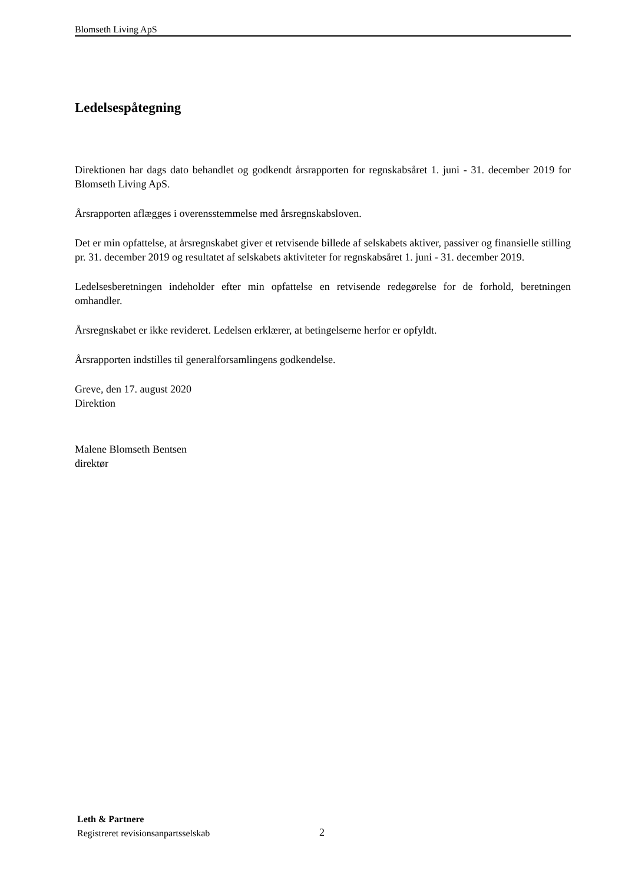Blomseth Living ApS
Ledelsespåtegning
Direktionen har dags dato behandlet og godkendt årsrapporten for regnskabsåret 1. juni - 31. december 2019 for Blomseth Living ApS.
Årsrapporten aflægges i overensstemmelse med årsregnskabsloven.
Det er min opfattelse, at årsregnskabet giver et retvisende billede af selskabets aktiver, passiver og finansielle stilling pr. 31. december 2019 og resultatet af selskabets aktiviteter for regnskabsåret 1. juni - 31. december 2019.
Ledelsesberetningen indeholder efter min opfattelse en retvisende redegørelse for de forhold, beretningen omhandler.
Årsregnskabet er ikke revideret. Ledelsen erklærer, at betingelserne herfor er opfyldt.
Årsrapporten indstilles til generalforsamlingens godkendelse.
Greve, den 17. august 2020
Direktion
Malene Blomseth Bentsen
direktør
Leth & Partnere
Registreret revisionsanpartsselskab
2